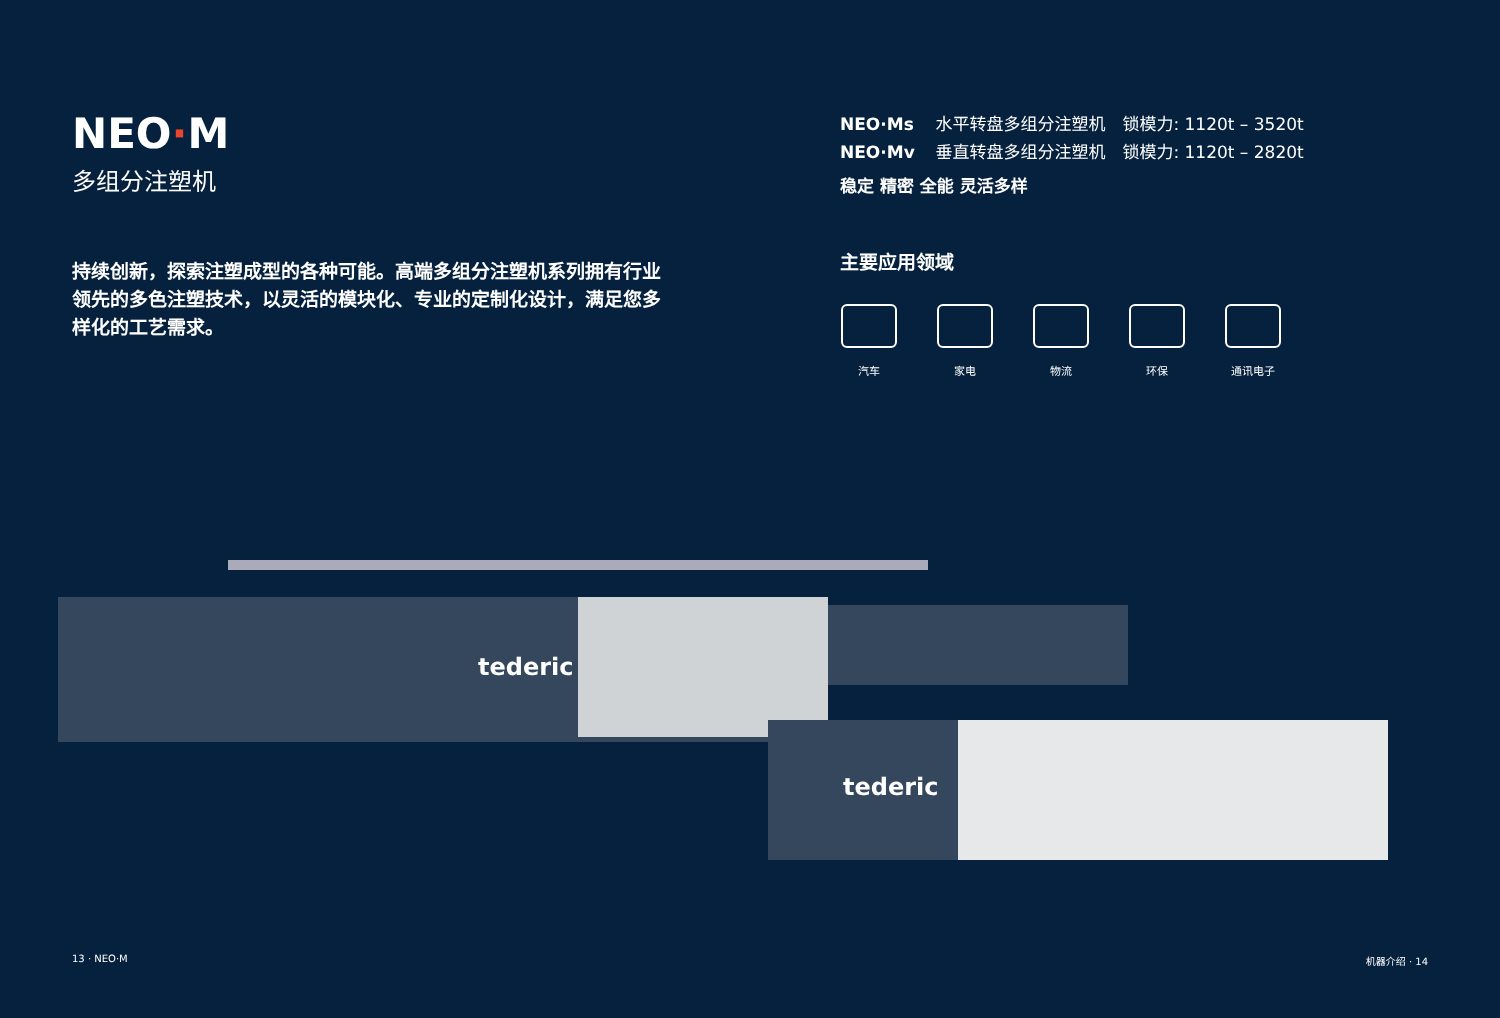NEO·M
多组分注塑机
持续创新，探索注塑成型的各种可能。高端多组分注塑机系列拥有行业领先的多色注塑技术，以灵活的模块化、专业的定制化设计，满足您多样化的工艺需求。
NEO·Ms 水平转盘多组分注塑机　锁模力: 1120t – 3520t
NEO·Mv 垂直转盘多组分注塑机　锁模力: 1120t – 2820t
稳定 精密 全能 灵活多样
主要应用领域
汽车 家电 物流 环保 通讯电子
tederic
tederic
13 · NEO·M 机器介绍 · 14